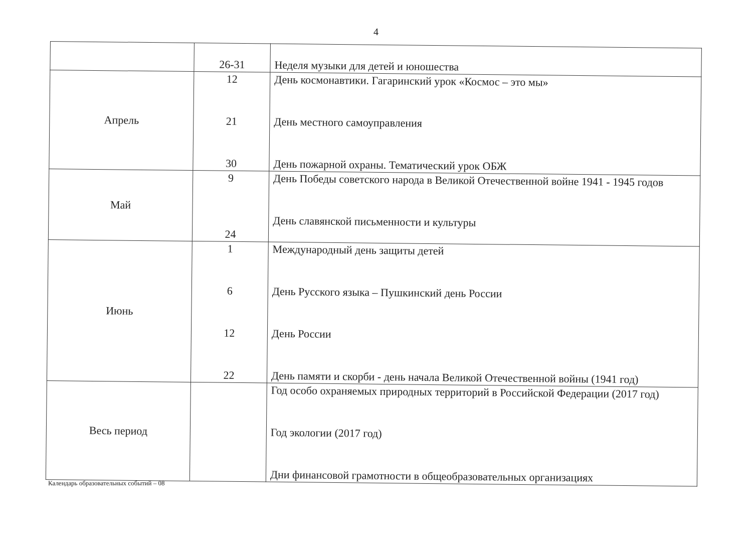4
| | 26-31 | Неделя музыки для детей и юношества |
| Апрель | 12 21 30 | День космонавтики. Гагаринский урок «Космос – это мы» День местного самоуправления День пожарной охраны. Тематический урок ОБЖ |
| Май | 9 24 | День Победы советского народа в Великой Отечественной войне 1941 - 1945 годов День славянской письменности и культуры |
| Июнь | 1 6 12 22 | Международный день защиты детей День Русского языка – Пушкинский день России День России День памяти и скорби - день начала Великой Отечественной войны (1941 год) |
| Весь период | | Год особо охраняемых природных территорий в Российской Федерации (2017 год) Год экологии (2017 год) Дни финансовой грамотности в общеобразовательных организациях |
Календарь образовательных событий – 08